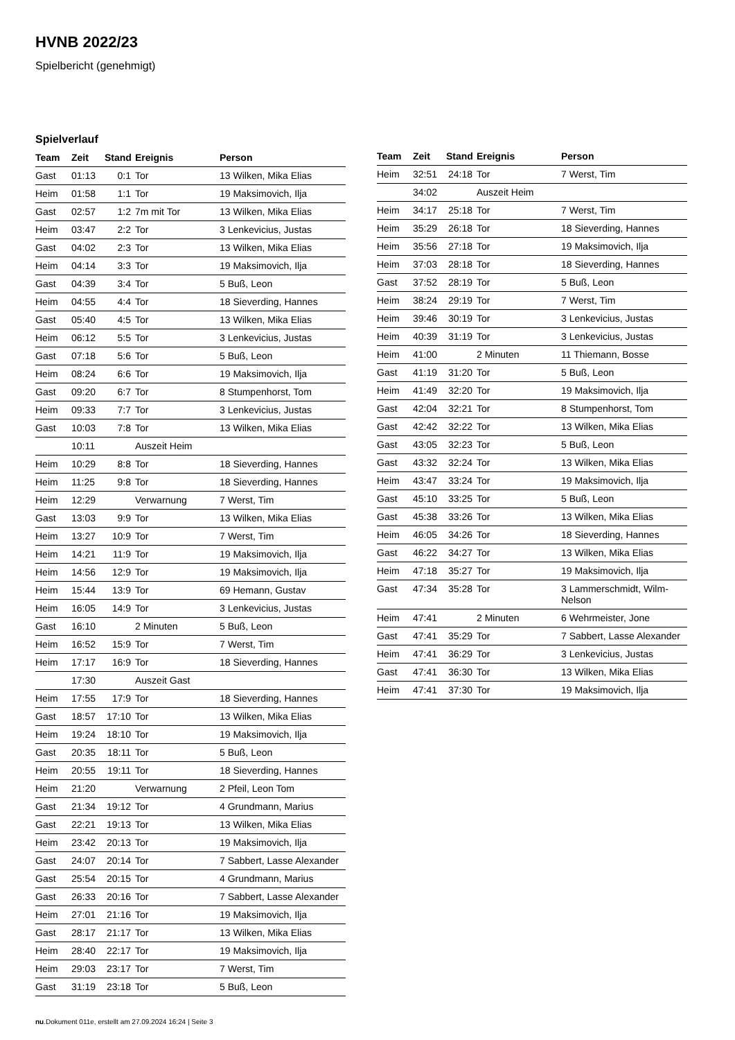HVNB 2022/23
Spielbericht (genehmigt)
Spielverlauf
| Team | Zeit | Stand | Ereignis | Person |
| --- | --- | --- | --- | --- |
| Gast | 01:13 | 0:1 | Tor | 13 Wilken, Mika Elias |
| Heim | 01:58 | 1:1 | Tor | 19 Maksimovich, Ilja |
| Gast | 02:57 | 1:2 | 7m mit Tor | 13 Wilken, Mika Elias |
| Heim | 03:47 | 2:2 | Tor | 3 Lenkevicius, Justas |
| Gast | 04:02 | 2:3 | Tor | 13 Wilken, Mika Elias |
| Heim | 04:14 | 3:3 | Tor | 19 Maksimovich, Ilja |
| Gast | 04:39 | 3:4 | Tor | 5 Buß, Leon |
| Heim | 04:55 | 4:4 | Tor | 18 Sieverding, Hannes |
| Gast | 05:40 | 4:5 | Tor | 13 Wilken, Mika Elias |
| Heim | 06:12 | 5:5 | Tor | 3 Lenkevicius, Justas |
| Gast | 07:18 | 5:6 | Tor | 5 Buß, Leon |
| Heim | 08:24 | 6:6 | Tor | 19 Maksimovich, Ilja |
| Gast | 09:20 | 6:7 | Tor | 8 Stumpenhorst, Tom |
| Heim | 09:33 | 7:7 | Tor | 3 Lenkevicius, Justas |
| Gast | 10:03 | 7:8 | Tor | 13 Wilken, Mika Elias |
| | 10:11 | | Auszeit Heim | |
| Heim | 10:29 | 8:8 | Tor | 18 Sieverding, Hannes |
| Heim | 11:25 | 9:8 | Tor | 18 Sieverding, Hannes |
| Heim | 12:29 | | Verwarnung | 7 Werst, Tim |
| Gast | 13:03 | 9:9 | Tor | 13 Wilken, Mika Elias |
| Heim | 13:27 | 10:9 | Tor | 7 Werst, Tim |
| Heim | 14:21 | 11:9 | Tor | 19 Maksimovich, Ilja |
| Heim | 14:56 | 12:9 | Tor | 19 Maksimovich, Ilja |
| Heim | 15:44 | 13:9 | Tor | 69 Hemann, Gustav |
| Heim | 16:05 | 14:9 | Tor | 3 Lenkevicius, Justas |
| Gast | 16:10 | | 2 Minuten | 5 Buß, Leon |
| Heim | 16:52 | 15:9 | Tor | 7 Werst, Tim |
| Heim | 17:17 | 16:9 | Tor | 18 Sieverding, Hannes |
| | 17:30 | | Auszeit Gast | |
| Heim | 17:55 | 17:9 | Tor | 18 Sieverding, Hannes |
| Gast | 18:57 | 17:10 | Tor | 13 Wilken, Mika Elias |
| Heim | 19:24 | 18:10 | Tor | 19 Maksimovich, Ilja |
| Gast | 20:35 | 18:11 | Tor | 5 Buß, Leon |
| Heim | 20:55 | 19:11 | Tor | 18 Sieverding, Hannes |
| Heim | 21:20 | | Verwarnung | 2 Pfeil, Leon Tom |
| Gast | 21:34 | 19:12 | Tor | 4 Grundmann, Marius |
| Gast | 22:21 | 19:13 | Tor | 13 Wilken, Mika Elias |
| Heim | 23:42 | 20:13 | Tor | 19 Maksimovich, Ilja |
| Gast | 24:07 | 20:14 | Tor | 7 Sabbert, Lasse Alexander |
| Gast | 25:54 | 20:15 | Tor | 4 Grundmann, Marius |
| Gast | 26:33 | 20:16 | Tor | 7 Sabbert, Lasse Alexander |
| Heim | 27:01 | 21:16 | Tor | 19 Maksimovich, Ilja |
| Gast | 28:17 | 21:17 | Tor | 13 Wilken, Mika Elias |
| Heim | 28:40 | 22:17 | Tor | 19 Maksimovich, Ilja |
| Heim | 29:03 | 23:17 | Tor | 7 Werst, Tim |
| Gast | 31:19 | 23:18 | Tor | 5 Buß, Leon |
| Team | Zeit | Stand | Ereignis | Person |
| --- | --- | --- | --- | --- |
| Heim | 32:51 | 24:18 | Tor | 7 Werst, Tim |
| | 34:02 | | Auszeit Heim | |
| Heim | 34:17 | 25:18 | Tor | 7 Werst, Tim |
| Heim | 35:29 | 26:18 | Tor | 18 Sieverding, Hannes |
| Heim | 35:56 | 27:18 | Tor | 19 Maksimovich, Ilja |
| Heim | 37:03 | 28:18 | Tor | 18 Sieverding, Hannes |
| Gast | 37:52 | 28:19 | Tor | 5 Buß, Leon |
| Heim | 38:24 | 29:19 | Tor | 7 Werst, Tim |
| Heim | 39:46 | 30:19 | Tor | 3 Lenkevicius, Justas |
| Heim | 40:39 | 31:19 | Tor | 3 Lenkevicius, Justas |
| Heim | 41:00 | | 2 Minuten | 11 Thiemann, Bosse |
| Gast | 41:19 | 31:20 | Tor | 5 Buß, Leon |
| Heim | 41:49 | 32:20 | Tor | 19 Maksimovich, Ilja |
| Gast | 42:04 | 32:21 | Tor | 8 Stumpenhorst, Tom |
| Gast | 42:42 | 32:22 | Tor | 13 Wilken, Mika Elias |
| Gast | 43:05 | 32:23 | Tor | 5 Buß, Leon |
| Gast | 43:32 | 32:24 | Tor | 13 Wilken, Mika Elias |
| Heim | 43:47 | 33:24 | Tor | 19 Maksimovich, Ilja |
| Gast | 45:10 | 33:25 | Tor | 5 Buß, Leon |
| Gast | 45:38 | 33:26 | Tor | 13 Wilken, Mika Elias |
| Heim | 46:05 | 34:26 | Tor | 18 Sieverding, Hannes |
| Gast | 46:22 | 34:27 | Tor | 13 Wilken, Mika Elias |
| Heim | 47:18 | 35:27 | Tor | 19 Maksimovich, Ilja |
| Gast | 47:34 | 35:28 | Tor | 3 Lammerschmidt, Wilm- Nelson |
| Heim | 47:41 | | 2 Minuten | 6 Wehrmeister, Jone |
| Gast | 47:41 | 35:29 | Tor | 7 Sabbert, Lasse Alexander |
| Heim | 47:41 | 36:29 | Tor | 3 Lenkevicius, Justas |
| Gast | 47:41 | 36:30 | Tor | 13 Wilken, Mika Elias |
| Heim | 47:41 | 37:30 | Tor | 19 Maksimovich, Ilja |
nu.Dokument 011e, erstellt am 27.09.2024 16:24 | Seite 3